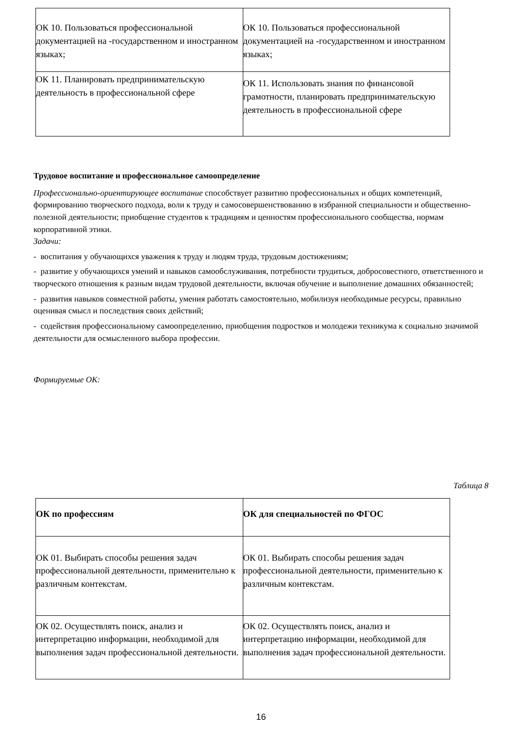| ОК 10. Пользоваться профессиональной документацией на -государственном и иностранном языках; | ОК 10. Пользоваться профессиональной документацией на -государственном и иностранном языках; |
| ОК 11. Планировать предпринимательскую деятельность в профессиональной сфере | ОК 11. Использовать знания по финансовой грамотности, планировать предпринимательскую деятельность в профессиональной сфере |
Трудовое воспитание и профессиональное самоопределение
Профессионально-ориентирующее воспитание способствует развитию профессиональных и общих компетенций, формированию творческого подхода, воли к труду и самосовершенствованию в избранной специальности и общественно-полезной деятельности; приобщение студентов к традициям и ценностям профессионального сообщества, нормам корпоративной этики.
Задачи:
- воспитания у обучающихся уважения к труду и людям труда, трудовым достижениям;
- развитие у обучающихся умений и навыков самообслуживания, потребности трудиться, добросовестного, ответственного и творческого отношения к разным видам трудовой деятельности, включая обучение и выполнение домашних обязанностей;
- развития навыков совместной работы, умения работать самостоятельно, мобилизуя необходимые ресурсы, правильно оценивая смысл и последствия своих действий;
- содействия профессиональному самоопределению, приобщения подростков и молодежи техникума к социально значимой деятельности для осмысленного выбора профессии.
Формируемые ОК:
Таблица 8
| ОК по профессиям | ОК для специальностей по ФГОС |
| --- | --- |
| ОК 01. Выбирать способы решения задач профессиональной деятельности, применительно к различным контекстам. | ОК 01. Выбирать способы решения задач профессиональной деятельности, применительно к различным контекстам. |
| ОК 02. Осуществлять поиск, анализ и интерпретацию информации, необходимой для выполнения задач профессиональной деятельности. | ОК 02. Осуществлять поиск, анализ и интерпретацию информации, необходимой для выполнения задач профессиональной деятельности. |
16